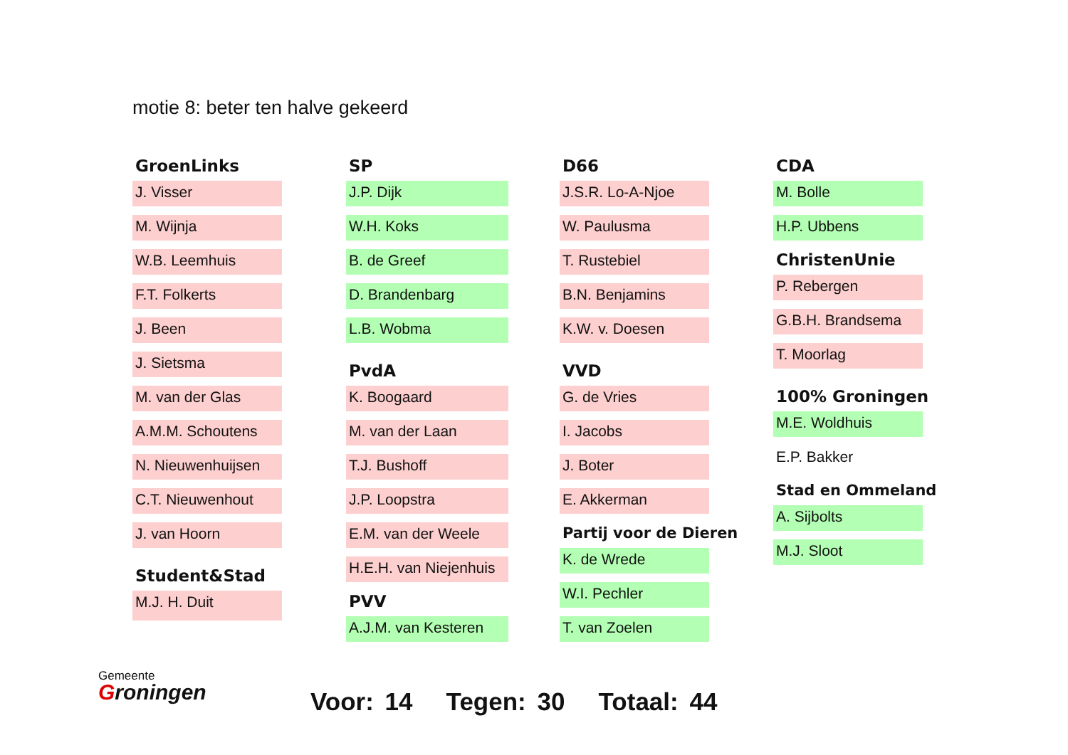motie 8: beter ten halve gekeerd
GroenLinks
J. Visser
M. Wijnja
W.B. Leemhuis
F.T. Folkerts
J. Been
J. Sietsma
M. van der Glas
A.M.M. Schoutens
N. Nieuwenhuijsen
C.T. Nieuwenhout
J. van Hoorn
Student&Stad
M.J. H. Duit
SP
J.P. Dijk
W.H. Koks
B. de Greef
D. Brandenbarg
L.B. Wobma
PvdA
K. Boogaard
M. van der Laan
T.J. Bushoff
J.P. Loopstra
E.M. van der Weele
H.E.H. van Niejenhuis
PVV
A.J.M. van Kesteren
D66
J.S.R. Lo-A-Njoe
W. Paulusma
T. Rustebiel
B.N. Benjamins
K.W. v. Doesen
VVD
G. de Vries
I. Jacobs
J. Boter
E. Akkerman
Partij voor de Dieren
K. de Wrede
W.I. Pechler
T. van Zoelen
CDA
M. Bolle
H.P. Ubbens
ChristenUnie
P. Rebergen
G.B.H. Brandsema
T. Moorlag
100% Groningen
M.E. Woldhuis
E.P. Bakker
Stad en Ommeland
A. Sijbolts
M.J. Sloot
Gemeente
Groningen
Voor: 14 Tegen: 30 Totaal: 44